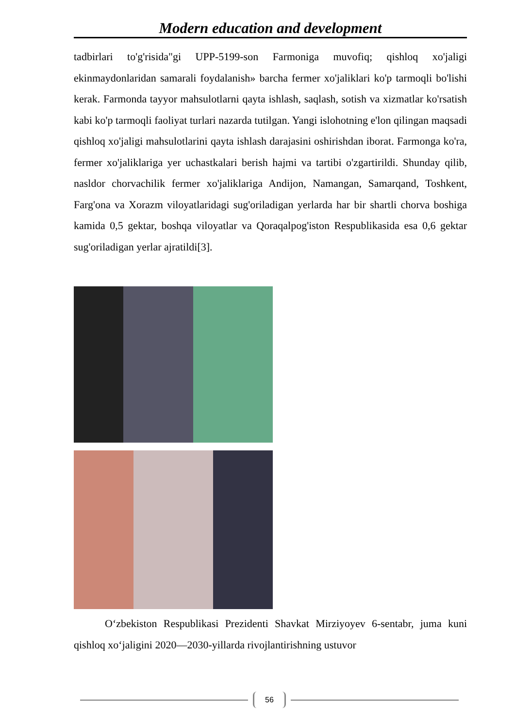Modern education and development
tadbirlari to'g'risida"gi UPP-5199-son Farmoniga muvofiq; qishloq xo'jaligi ekinmaydonlaridan samarali foydalanish» barcha fermer xo'jaliklari ko'p tarmoqli bo'lishi kerak. Farmonda tayyor mahsulotlarni qayta ishlash, saqlash, sotish va xizmatlar ko'rsatish kabi ko'p tarmoqli faoliyat turlari nazarda tutilgan. Yangi islohotning e'lon qilingan maqsadi qishloq xo'jaligi mahsulotlarini qayta ishlash darajasini oshirishdan iborat. Farmonga ko'ra, fermer xo'jaliklariga yer uchastkalari berish hajmi va tartibi o'zgartirildi. Shunday qilib, nasldor chorvachilik fermer xo'jaliklariga Andijon, Namangan, Samarqand, Toshkent, Farg'ona va Xorazm viloyatlaridagi sug'oriladigan yerlarda har bir shartli chorva boshiga kamida 0,5 gektar, boshqa viloyatlar va Qoraqalpog'iston Respublikasida esa 0,6 gektar sug'oriladigan yerlar ajratildi[3].
O‘zbekiston Respublikasi Prezidenti Shavkat Mirziyoyev 6-sentabr, juma kuni qishloq xo‘jaligini 2020—2030-yillarda rivojlantirishning ustuvor
56